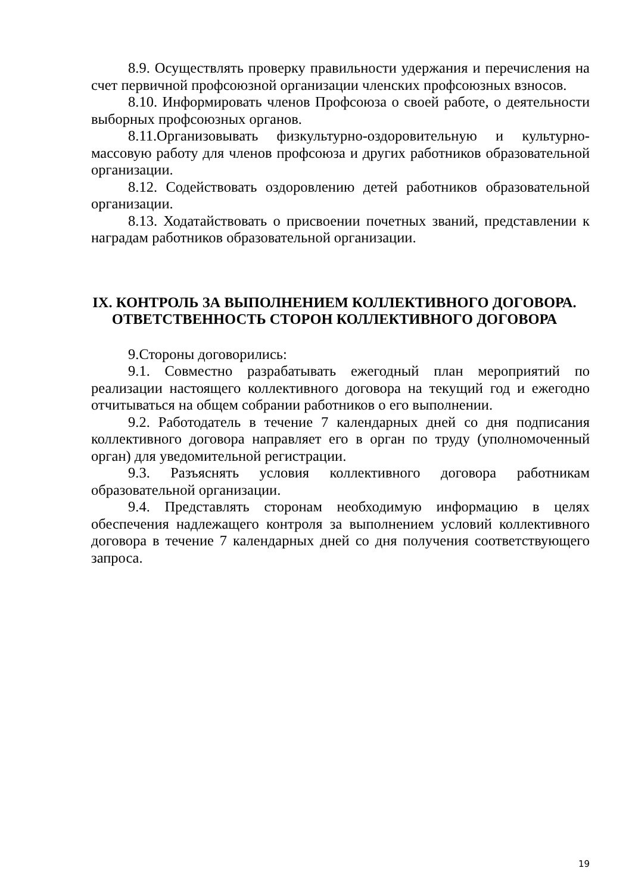8.9. Осуществлять проверку правильности удержания и перечисления на счет первичной профсоюзной организации членских профсоюзных взносов.
8.10. Информировать членов Профсоюза о своей работе, о деятельности выборных профсоюзных органов.
8.11.Организовывать физкультурно-оздоровительную и культурно-массовую работу для членов профсоюза и других работников образовательной организации.
8.12. Содействовать оздоровлению детей работников образовательной организации.
8.13. Ходатайствовать о присвоении почетных званий, представлении к наградам работников образовательной организации.
IX. КОНТРОЛЬ ЗА ВЫПОЛНЕНИЕМ КОЛЛЕКТИВНОГО ДОГОВОРА.
ОТВЕТСТВЕННОСТЬ СТОРОН КОЛЛЕКТИВНОГО ДОГОВОРА
9.Стороны договорились:
9.1. Совместно разрабатывать ежегодный план мероприятий по реализации настоящего коллективного договора на текущий год и ежегодно отчитываться на общем собрании работников о его выполнении.
9.2. Работодатель в течение 7 календарных дней со дня подписания коллективного договора направляет его в орган по труду (уполномоченный орган) для уведомительной регистрации.
9.3. Разъяснять условия коллективного договора работникам образовательной организации.
9.4. Представлять сторонам необходимую информацию в целях обеспечения надлежащего контроля за выполнением условий коллективного договора в течение 7 календарных дней со дня получения соответствующего запроса.
19